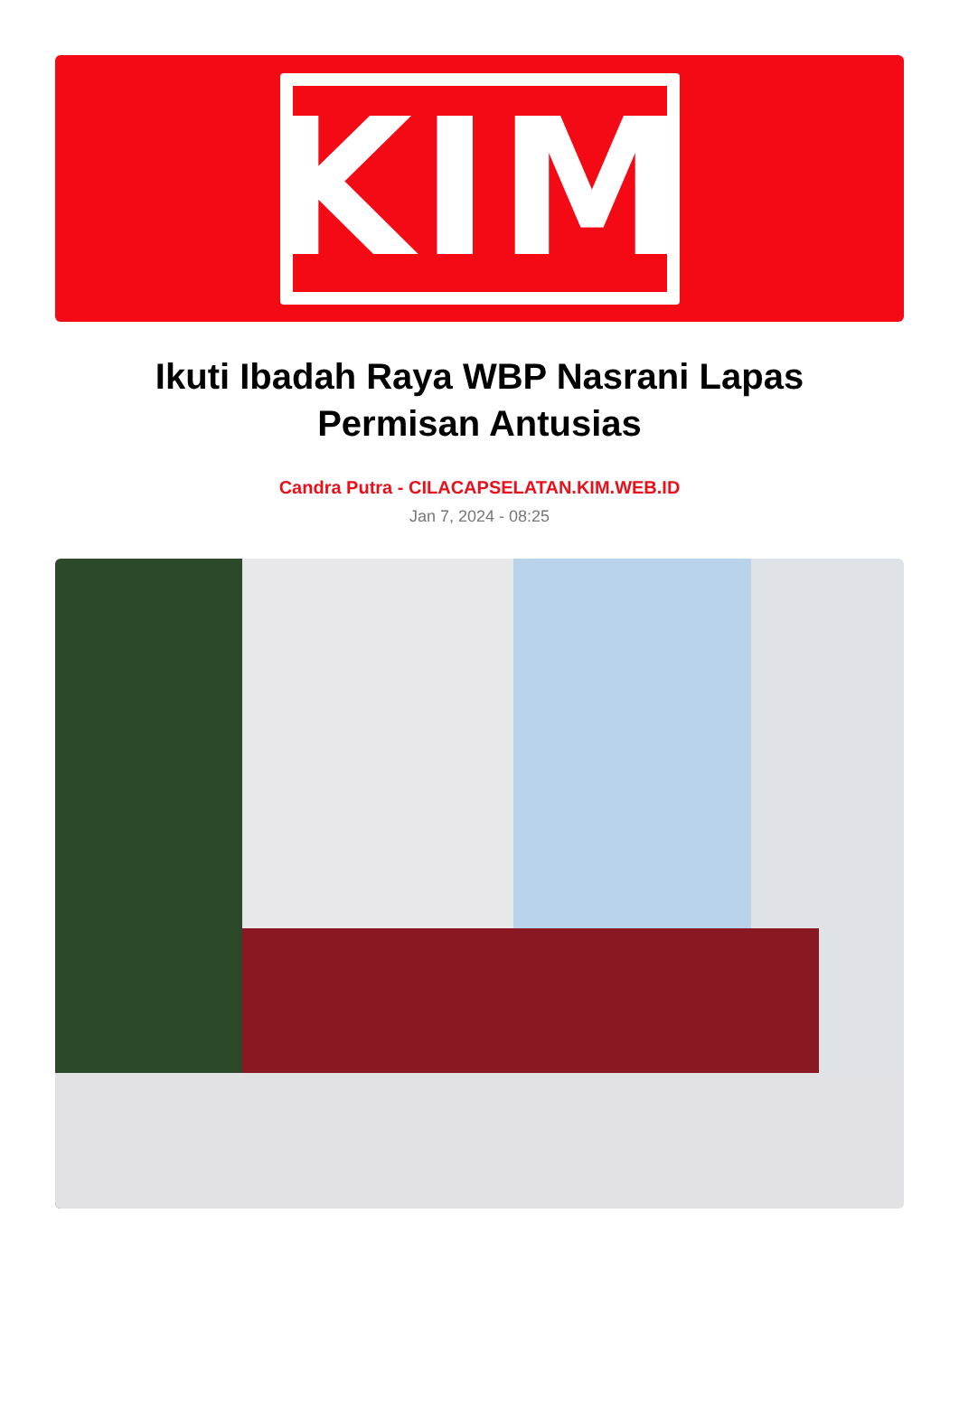KIM
Ikuti Ibadah Raya WBP Nasrani Lapas Permisan Antusias
Candra Putra - CILACAPSELATAN.KIM.WEB.ID
Jan 7, 2024 - 08:25